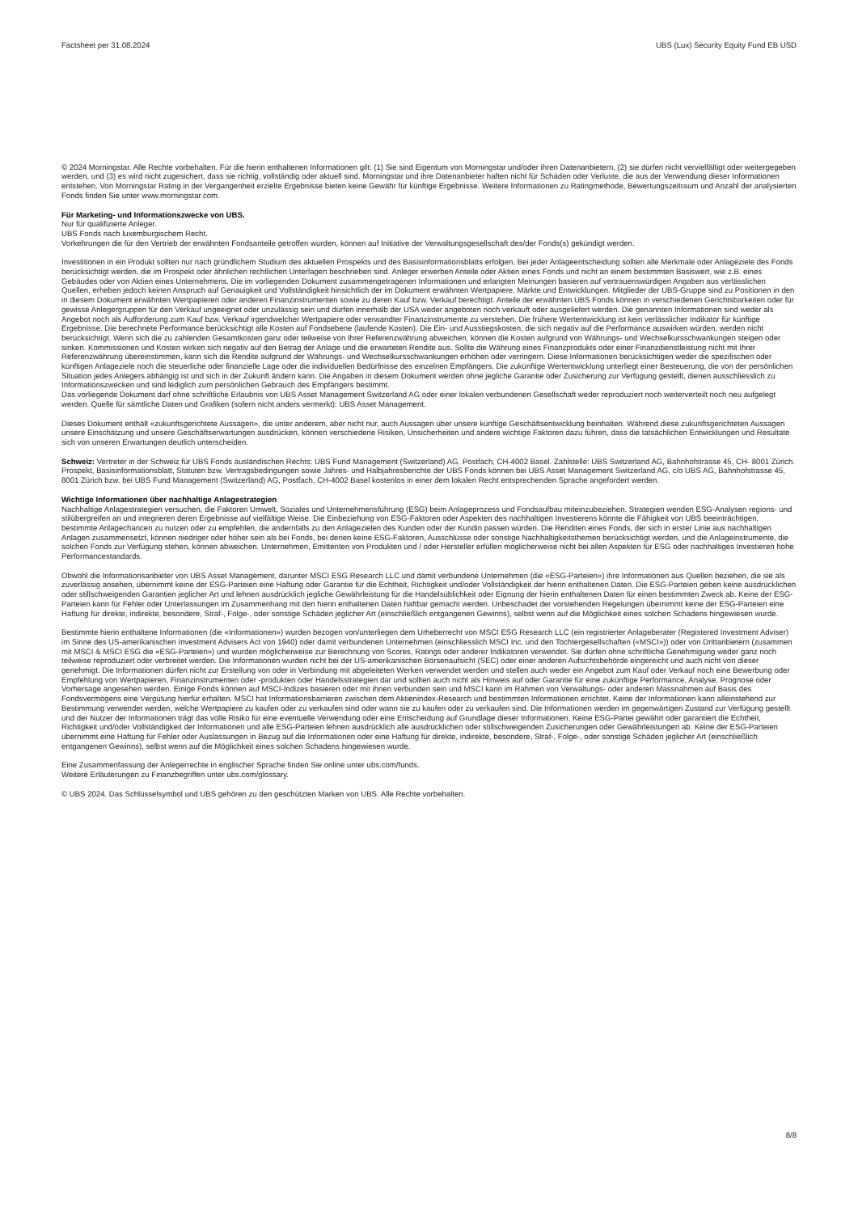Factsheet per 31.08.2024 UBS (Lux) Security Equity Fund EB USD
© 2024 Morningstar. Alle Rechte vorbehalten. Für die hierin enthaltenen Informationen gilt: (1) Sie sind Eigentum von Morningstar und/oder ihren Datenanbietern, (2) sie dürfen nicht vervielfältigt oder weitergegeben werden, und (3) es wird nicht zugesichert, dass sie richtig, vollständig oder aktuell sind. Morningstar und ihre Datenanbieter haften nicht für Schäden oder Verluste, die aus der Verwendung dieser Informationen entstehen. Von Morningstar Rating in der Vergangenheit erzielte Ergebnisse bieten keine Gewähr für künftige Ergebnisse. Weitere Informationen zu Ratingmethode, Bewertungszeitraum und Anzahl der analysierten Fonds finden Sie unter www.morningstar.com.
Für Marketing- und Informationszwecke von UBS.
Nur für qualifizierte Anleger.
UBS Fonds nach luxemburgischem Recht.
Vorkehrungen die für den Vertrieb der erwähnten Fondsanteile getroffen wurden, können auf Initiative der Verwaltungsgesellschaft des/der Fonds(s) gekündigt werden.
Investitionen in ein Produkt sollten nur nach gründlichem Studium des aktuellen Prospekts und des Basisinformationsblatts erfolgen. Bei jeder Anlageentscheidung sollten alle Merkmale oder Anlageziele des Fonds berücksichtigt werden, die im Prospekt oder ähnlichen rechtlichen Unterlagen beschrieben sind. Anleger erwerben Anteile oder Aktien eines Fonds und nicht an einem bestimmten Basiswert, wie z.B. eines Gebäudes oder von Aktien eines Unternehmens. Die im vorliegenden Dokument zusammengetragenen Informationen und erlangten Meinungen basieren auf vertrauenswürdigen Angaben aus verlässlichen Quellen, erheben jedoch keinen Anspruch auf Genauigkeit und Vollständigkeit hinsichtlich der im Dokument erwähnten Wertpapiere, Märkte und Entwicklungen. Mitglieder der UBS-Gruppe sind zu Positionen in den in diesem Dokument erwähnten Wertpapieren oder anderen Finanzinstrumenten sowie zu deren Kauf bzw. Verkauf berechtigt. Anteile der erwähnten UBS Fonds können in verschiedenen Gerichtsbarkeiten oder für gewisse Anlegergruppen für den Verkauf ungeeignet oder unzulässig sein und dürfen innerhalb der USA weder angeboten noch verkauft oder ausgeliefert werden. Die genannten Informationen sind weder als Angebot noch als Aufforderung zum Kauf bzw. Verkauf irgendwelcher Wertpapiere oder verwandter Finanzinstrumente zu verstehen. Die frühere Wertentwicklung ist kein verlässlicher Indikator für künftige Ergebnisse. Die berechnete Performance berücksichtigt alle Kosten auf Fondsebene (laufende Kosten). Die Ein- und Ausstiegskosten, die sich negativ auf die Performance auswirken würden, werden nicht berücksichtigt. Wenn sich die zu zahlenden Gesamtkosten ganz oder teilweise von Ihrer Referenzwährung abweichen, können die Kosten aufgrund von Währungs- und Wechselkursschwankungen steigen oder sinken. Kommissionen und Kosten wirken sich negativ auf den Betrag der Anlage und die erwarteten Rendite aus. Sollte die Währung eines Finanzprodukts oder einer Finanzdienstleistung nicht mit Ihrer Referenzwährung übereinstimmen, kann sich die Rendite aufgrund der Währungs- und Wechselkursschwankungen erhöhen oder verringern. Diese Informationen berücksichtigen weder die spezifischen oder künftigen Anlageziele noch die steuerliche oder finanzielle Lage oder die individuellen Bedürfnisse des einzelnen Empfängers. Die zukünftige Wertentwicklung unterliegt einer Besteuerung, die von der persönlichen Situation jedes Anlegers abhängig ist und sich in der Zukunft ändern kann. Die Angaben in diesem Dokument werden ohne jegliche Garantie oder Zusicherung zur Verfügung gestellt, dienen ausschliesslich zu Informationszwecken und sind lediglich zum persönlichen Gebrauch des Empfängers bestimmt.
Das vorliegende Dokument darf ohne schriftliche Erlaubnis von UBS Asset Management Switzerland AG oder einer lokalen verbundenen Gesellschaft weder reproduziert noch weiterverteilt noch neu aufgelegt werden. Quelle für sämtliche Daten und Grafiken (sofern nicht anders vermerkt): UBS Asset Management.
Dieses Dokument enthält «zukunftsgerichtete Aussagen», die unter anderem, aber nicht nur, auch Aussagen über unsere künftige Geschäftsentwicklung beinhalten. Während diese zukunftsgerichteten Aussagen unsere Einschätzung und unsere Geschäftserwartungen ausdrücken, können verschiedene Risiken, Unsicherheiten und andere wichtige Faktoren dazu führen, dass die tatsächlichen Entwicklungen und Resultate sich von unseren Erwartungen deutlich unterscheiden.
Schweiz: Vertreter in der Schweiz für UBS Fonds ausländischen Rechts: UBS Fund Management (Switzerland) AG, Postfach, CH-4002 Basel. Zahlstelle: UBS Switzerland AG, Bahnhofstrasse 45, CH- 8001 Zürich. Prospekt, Basisinformationsblatt, Statuten bzw. Vertragsbedingungen sowie Jahres- und Halbjahresberichte der UBS Fonds können bei UBS Asset Management Switzerland AG, c/o UBS AG, Bahnhofstrasse 45, 8001 Zürich bzw. bei UBS Fund Management (Switzerland) AG, Postfach, CH-4002 Basel kostenlos in einer dem lokalen Recht entsprechenden Sprache angefordert werden.
Wichtige Informationen über nachhaltige Anlagestrategien
Nachhaltige Anlagestrategien versuchen, die Faktoren Umwelt, Soziales und Unternehmensführung (ESG) beim Anlageprozess und Fondsaufbau miteinzubeziehen. Strategien wenden ESG-Analysen regions- und stilübergreifen an und integrieren deren Ergebnisse auf vielfältige Weise. Die Einbeziehung von ESG-Faktoren oder Aspekten des nachhaltigen Investierens könnte die Fähigkeit von UBS beeinträchtigen, bestimmte Anlagechancen zu nutzen oder zu empfehlen, die andernfalls zu den Anlagezielen des Kunden oder der Kundin passen würden. Die Renditen eines Fonds, der sich in erster Linie aus nachhaltigen Anlagen zusammensetzt, können niedriger oder höher sein als bei Fonds, bei denen keine ESG-Faktoren, Ausschlüsse oder sonstige Nachhaltigkeitsthemen berücksichtigt werden, und die Anlageinstrumente, die solchen Fonds zur Verfügung stehen, können abweichen. Unternehmen, Emittenten von Produkten und / oder Hersteller erfüllen möglicherweise nicht bei allen Aspekten für ESG oder nachhaltiges Investieren hohe Performancestandards.
Obwohl die Informationsanbieter von UBS Asset Management, darunter MSCI ESG Research LLC und damit verbundene Unternehmen (die «ESG-Parteien») ihre Informationen aus Quellen beziehen, die sie als zuverlässig ansehen, übernimmt keine der ESG-Parteien eine Haftung oder Garantie für die Echtheit, Richtigkeit und/oder Vollständigkeit der hierin enthaltenen Daten. Die ESG-Parteien geben keine ausdrücklichen oder stillschweigenden Garantien jeglicher Art und lehnen ausdrücklich jegliche Gewährleistung für die Handelsüblichkeit oder Eignung der hierin enthaltenen Daten für einen bestimmten Zweck ab. Keine der ESG-Parteien kann für Fehler oder Unterlassungen im Zusammenhang mit den hierin enthaltenen Daten haftbar gemacht werden. Unbeschadet der vorstehenden Regelungen übernimmt keine der ESG-Parteien eine Haftung für direkte, indirekte, besondere, Straf-, Folge-, oder sonstige Schäden jeglicher Art (einschließlich entgangenen Gewinns), selbst wenn auf die Möglichkeit eines solchen Schadens hingewiesen wurde.
Bestimmte hierin enthaltene Informationen (die «Informationen») wurden bezogen von/unterliegen dem Urheberrecht von MSCI ESG Research LLC (ein registrierter Anlageberater (Registered Investment Adviser) im Sinne des US-amerikanischen Investment Advisers Act von 1940) oder damit verbundenen Unternehmen (einschliesslich MSCI Inc. und den Tochtergesellschaften («MSCI»)) oder von Drittanbietern (zusammen mit MSCI & MSCI ESG die «ESG-Parteien») und wurden möglicherweise zur Berechnung von Scores, Ratings oder anderer Indikatoren verwendet. Sie dürfen ohne schriftliche Genehmigung weder ganz noch teilweise reproduziert oder verbreitet werden. Die Informationen wurden nicht bei der US-amerikanischen Börsenaufsicht (SEC) oder einer anderen Aufsichtsbehörde eingereicht und auch nicht von dieser genehmigt. Die Informationen dürfen nicht zur Erstellung von oder in Verbindung mit abgeleiteten Werken verwendet werden und stellen auch weder ein Angebot zum Kauf oder Verkauf noch eine Bewerbung oder Empfehlung von Wertpapieren, Finanzinstrumenten oder -produkten oder Handelsstrategien dar und sollten auch nicht als Hinweis auf oder Garantie für eine zukünftige Performance, Analyse, Prognose oder Vorhersage angesehen werden. Einige Fonds können auf MSCI-Indizes basieren oder mit ihnen verbunden sein und MSCI kann im Rahmen von Verwaltungs- oder anderen Massnahmen auf Basis des Fondsvermögens eine Vergütung hierfür erhalten. MSCI hat Informationsbarrieren zwischen dem Aktienindex-Research und bestimmten Informationen errichtet. Keine der Informationen kann alleinstehend zur Bestimmung verwendet werden, welche Wertpapiere zu kaufen oder zu verkaufen sind oder wann sie zu kaufen oder zu verkaufen sind. Die Informationen werden im gegenwärtigen Zustand zur Verfügung gestellt und der Nutzer der Informationen trägt das volle Risiko für eine eventuelle Verwendung oder eine Entscheidung auf Grundlage dieser Informationen. Keine ESG-Partei gewährt oder garantiert die Echtheit, Richtigkeit und/oder Vollständigkeit der Informationen und alle ESG-Parteien lehnen ausdrücklich alle ausdrücklichen oder stillschweigenden Zusicherungen oder Gewährleistungen ab. Keine der ESG-Parteien übernimmt eine Haftung für Fehler oder Auslassungen in Bezug auf die Informationen oder eine Haftung für direkte, indirekte, besondere, Straf-, Folge-, oder sonstige Schäden jeglicher Art (einschließlich entgangenen Gewinns), selbst wenn auf die Möglichkeit eines solchen Schadens hingewiesen wurde.
Eine Zusammenfassung der Anlegerrechte in englischer Sprache finden Sie online unter ubs.com/funds.
Weitere Erläuterungen zu Finanzbegriffen unter ubs.com/glossary.
© UBS 2024. Das Schlüsselsymbol und UBS gehören zu den geschützten Marken von UBS. Alle Rechte vorbehalten.
8/8